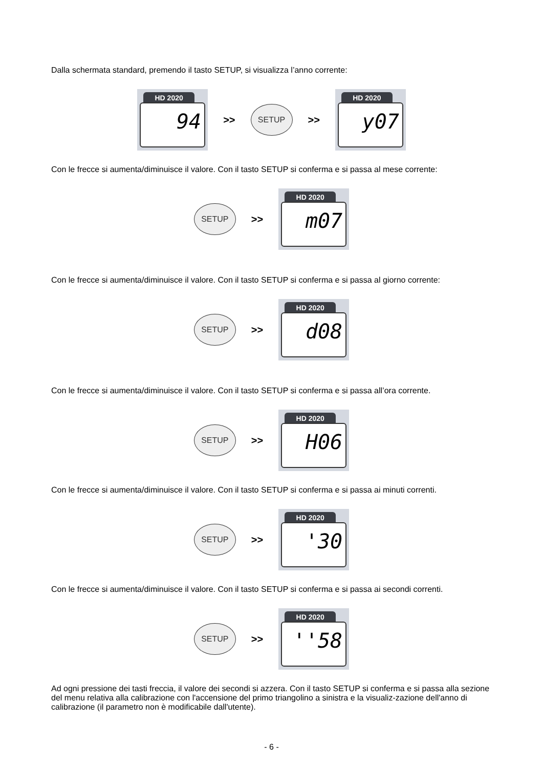Dalla schermata standard, premendo il tasto SETUP, si visualizza l’anno corrente:
HD 2020
94
>>
SETUP
>>
HD 2020
y07
Con le frecce si aumenta/diminuisce il valore. Con il tasto SETUP si conferma e si passa al mese corrente:
SETUP
>>
HD 2020
m07
Con le frecce si aumenta/diminuisce il valore. Con il tasto SETUP si conferma e si passa al giorno corrente:
SETUP
>>
HD 2020
d08
Con le frecce si aumenta/diminuisce il valore. Con il tasto SETUP si conferma e si passa all’ora corrente.
SETUP
>>
HD 2020
H06
Con le frecce si aumenta/diminuisce il valore. Con il tasto SETUP si conferma e si passa ai minuti correnti.
SETUP
>>
HD 2020
'30
Con le frecce si aumenta/diminuisce il valore. Con il tasto SETUP si conferma e si passa ai secondi correnti.
SETUP
>>
HD 2020
''58
Ad ogni pressione dei tasti freccia, il valore dei secondi si azzera. Con il tasto SETUP si conferma e si passa alla sezione del menu relativa alla calibrazione con l'accensione del primo triangolino a sinistra e la visualiz-zazione dell'anno di calibrazione (il parametro non è modificabile dall'utente).
- 6 -